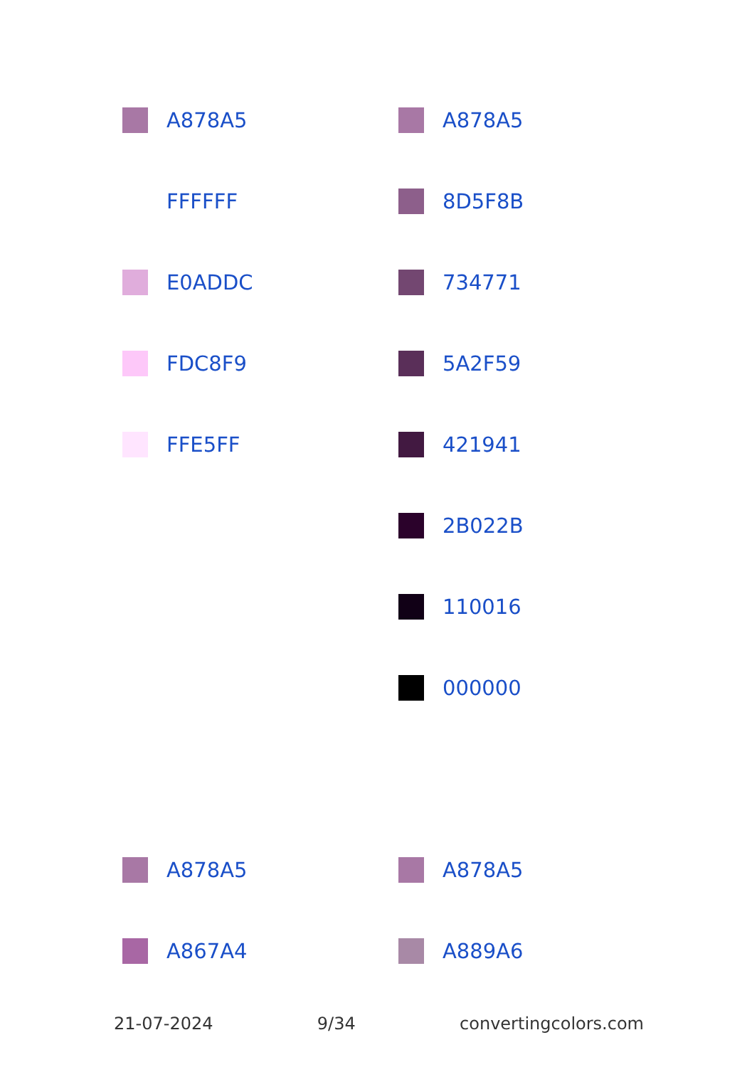A878A5
FFFFFF
E0ADDC
FDC8F9
FFE5FF
A878A5
8D5F8B
734771
5A2F59
421941
2B022B
110016
000000
A878A5
A867A4
A878A5
A889A6
21-07-2024 9/34 convertingcolors.com